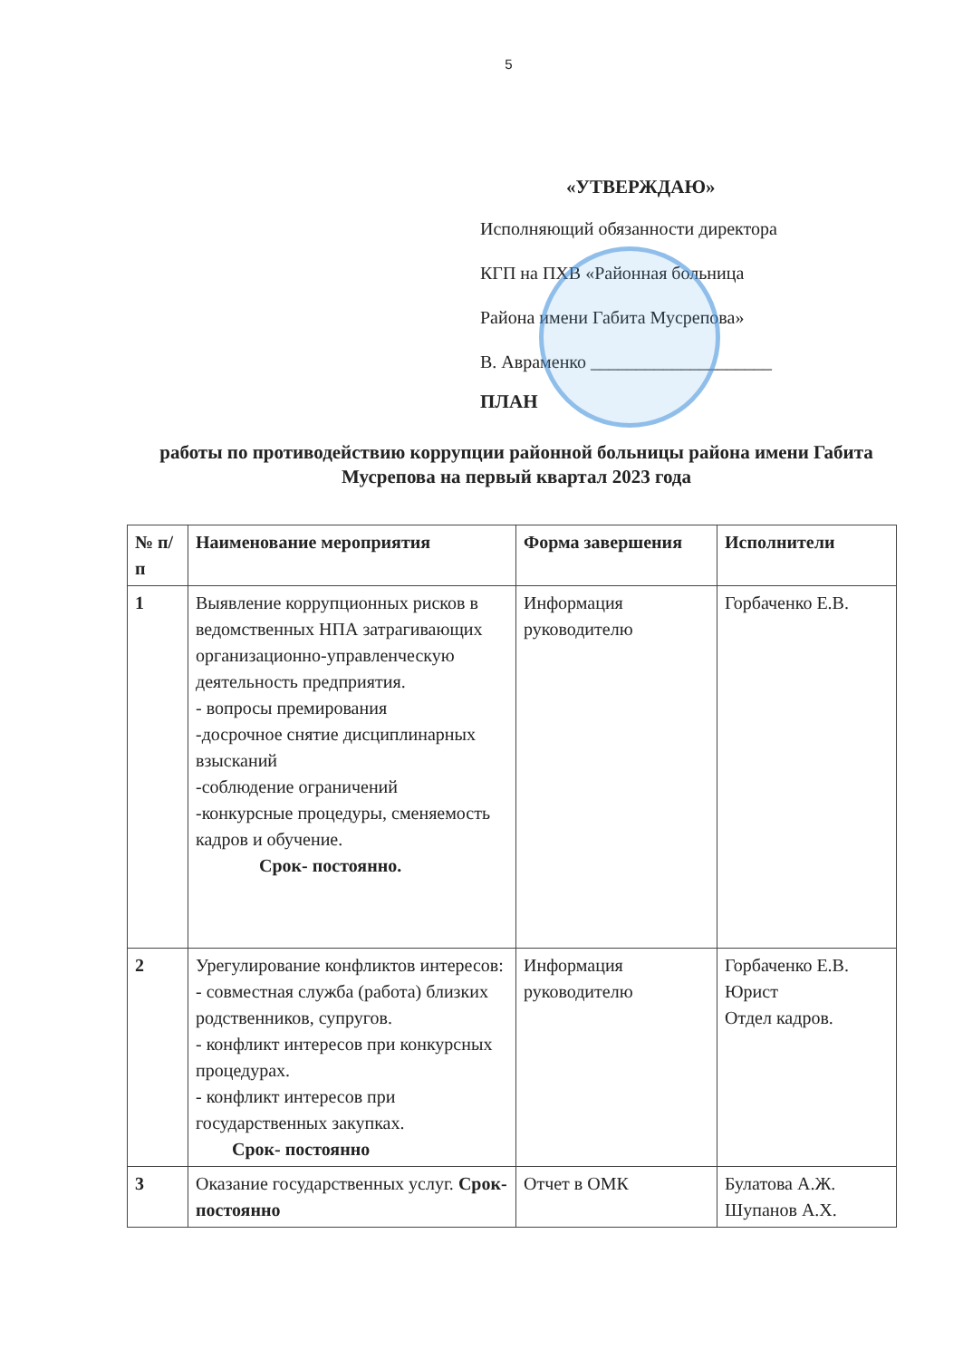5
«УТВЕРЖДАЮ»
Исполняющий обязанности директора
КГП на ПХВ «Районная больница
Района имени Габита Мусрепова»
В. Авраменко ____________________
ПЛАН
работы по противодействию коррупции районной больницы района имени Габита Мусрепова на первый квартал 2023 года
| № п/п | Наименование мероприятия | Форма завершения | Исполнители |
| --- | --- | --- | --- |
| 1 | Выявление коррупционных рисков в ведомственных НПА затрагивающих организационно-управленческую деятельность предприятия. - вопросы премирования -досрочное снятие дисциплинарных взысканий -соблюдение ограничений -конкурсные процедуры, сменяемость кадров и обучение. Срок- постоянно. | Информация руководителю | Горбаченко Е.В. |
| 2 | Урегулирование конфликтов интересов: - совместная служба (работа) близких родственников, супругов. - конфликт интересов при конкурсных процедурах. - конфликт интересов при государственных закупках. Срок- постоянно | Информация руководителю | Горбаченко Е.В. Юрист Отдел кадров. |
| 3 | Оказание государственных услуг. Срок- постоянно | Отчет в ОМК | Булатова А.Ж. Шупанов А.Х. |